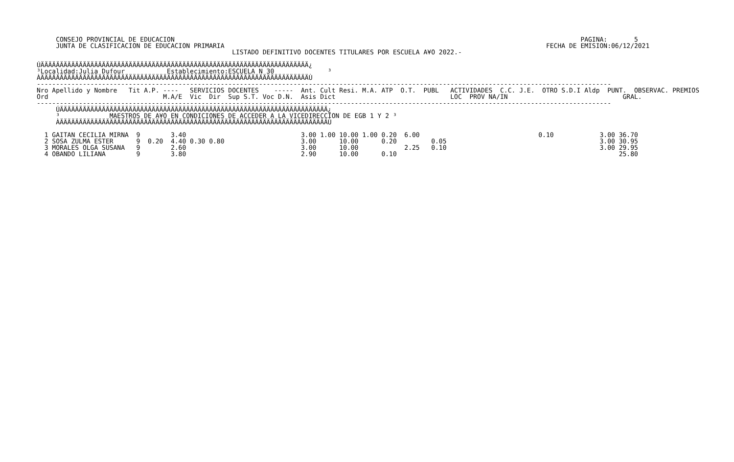CONSEJO PROVINCIAL DE EDUCACION                                                                                                          PAGINA:       5
     JUNTA DE CLASIFICACION DE EDUCACION PRIMARIA                                                                                    FECHA DE EMISION:06/12/2021
                                                   LISTADO DEFINITIVO DOCENTES TITULARES POR ESCUELA A¥O 2022.-

ÚÄÄÄÄÄÄÄÄÄÄÄÄÄÄÄÄÄÄÄÄÄÄÄÄÄÄÄÄÄÄÄÄÄÄÄÄÄÄÄÄÄÄÄÄÄÄÄÄÄÄÄÄÄÄÄÄÄÄÄÄÄÄÄÄÄÄÄÄÄÄ¿
³Localidad:Julia Dufour           Establecimiento:ESCUELA N 30              ³
ÀÄÄÄÄÄÄÄÄÄÄÄÄÄÄÄÄÄÄÄÄÄÄÄÄÄÄÄÄÄÄÄÄÄÄÄÄÄÄÄÄÄÄÄÄÄÄÄÄÄÄÄÄÄÄÄÄÄÄÄÄÄÄÄÄÄÄÄÄÄÄÙ
------------------------------------------------------------------------------------------------------------------------------------------------------
Nro Apellido y Nombre   Tit A.P. ----   SERVICIOS DOCENTES    -----  Ant. Cult Resi. M.A. ATP  O.T.  PUBL   ACTIVIDADES  C.C. J.E.  OTRO S.D.I Aldp  PUNT.  OBSERVAC. PREMIOS
Ord                              M.A/E  Vic  Dir  Sup S.T. Voc D.N.  Asis Dict                              LOC  PROV NA/IN                              GRAL.
------------------------------------------------------------------------------------------------------------------------------------------------------
     ÚÄÄÄÄÄÄÄÄÄÄÄÄÄÄÄÄÄÄÄÄÄÄÄÄÄÄÄÄÄÄÄÄÄÄÄÄÄÄÄÄÄÄÄÄÄÄÄÄÄÄÄÄÄÄÄÄÄÄÄÄÄÄÄÄÄÄÄÄÄÄ¿
     ³             MAESTROS DE A¥O EN CONDICIONES DE ACCEDER A LA VICEDIRECCION DE EGB 1 Y 2 ³
     ÀÄÄÄÄÄÄÄÄÄÄÄÄÄÄÄÄÄÄÄÄÄÄÄÄÄÄÄÄÄÄÄÄÄÄÄÄÄÄÄÄÄÄÄÄÄÄÄÄÄÄÄÄÄÄÄÄÄÄÄÄÄÄÄÄÄÄÄÄÄÄÙ
| Nro |
| --- |
  1 GAITAN CECILIA MIRNA  9        3.40                              3.00 1.00 10.00 1.00 0.20  6.00                               0.10            3.00 36.70
  2 SOSA ZULMA ESTER      9  0.20  4.40 0.30 0.80                    3.00      10.00      0.20         0.05                                        3.00 30.95
  3 MORALES OLGA SUSANA   9        2.60                              3.00      10.00            2.25   0.10                                        3.00 29.95
  4 OBANDO LILIANA        9        3.80                              2.90      10.00      0.10                                                          25.80